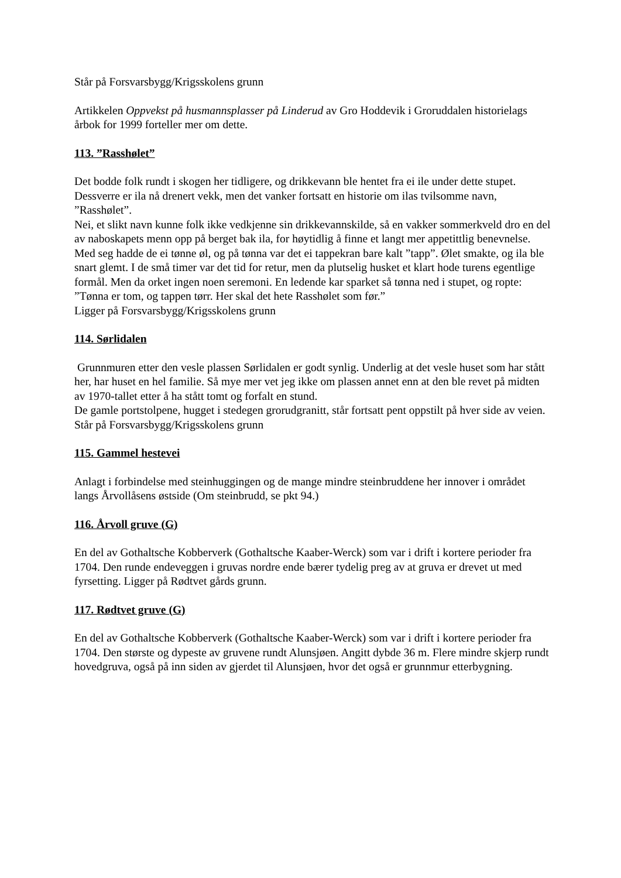Står på Forsvarsbygg/Krigsskolens grunn
Artikkelen Oppvekst på husmannsplasser på Linderud av Gro Hoddevik i Groruddalen historielags årbok for 1999 forteller mer om dette.
113. ”Rasshølet”
Det bodde folk rundt i skogen her tidligere, og drikkevann ble hentet fra ei ile under dette stupet. Dessverre er ila nå drenert vekk, men det vanker fortsatt en historie om ilas tvilsomme navn, ”Rasshølet”.
Nei, et slikt navn kunne folk ikke vedkjenne sin drikkevannskilde, så en vakker sommerkveld dro en del av naboskapets menn opp på berget bak ila, for høytidlig å finne et langt mer appetittlig benevnelse. Med seg hadde de ei tønne øl, og på tønna var det ei tappekran bare kalt ”tapp”. Ølet smakte, og ila ble snart glemt. I de små timer var det tid for retur, men da plutselig husket et klart hode turens egentlige formål. Men da orket ingen noen seremoni. En ledende kar sparket så tønna ned i stupet, og ropte: ”Tønna er tom, og tappen tørr. Her skal det hete Rasshølet som før.”
Ligger på Forsvarsbygg/Krigsskolens grunn
114. Sørlidalen
Grunnmuren etter den vesle plassen Sørlidalen er godt synlig. Underlig at det vesle huset som har stått her, har huset en hel familie. Så mye mer vet jeg ikke om plassen annet enn at den ble revet på midten av 1970-tallet etter å ha stått tomt og forfalt en stund.
De gamle portstolpene, hugget i stedegen grorudgranitt, står fortsatt pent oppstilt på hver side av veien.
Står på Forsvarsbygg/Krigsskolens grunn
115. Gammel hestevei
Anlagt i forbindelse med steinhuggingen og de mange mindre steinbruddene her innover i området langs Årvollåsens østside (Om steinbrudd, se pkt 94.)
116. Årvoll gruve (G)
En del av Gothaltsche Kobberverk (Gothaltsche Kaaber-Werck) som var i drift i kortere perioder fra 1704. Den runde endeveggen i gruvas nordre ende bærer tydelig preg av at gruva er drevet ut med fyrsetting. Ligger på Rødtvet gårds grunn.
117. Rødtvet gruve (G)
En del av Gothaltsche Kobberverk (Gothaltsche Kaaber-Werck) som var i drift i kortere perioder fra 1704. Den største og dypeste av gruvene rundt Alunsjøen. Angitt dybde 36 m. Flere mindre skjerp rundt hovedgruva, også på inn siden av gjerdet til Alunsjøen, hvor det også er grunnmur etterbygning.